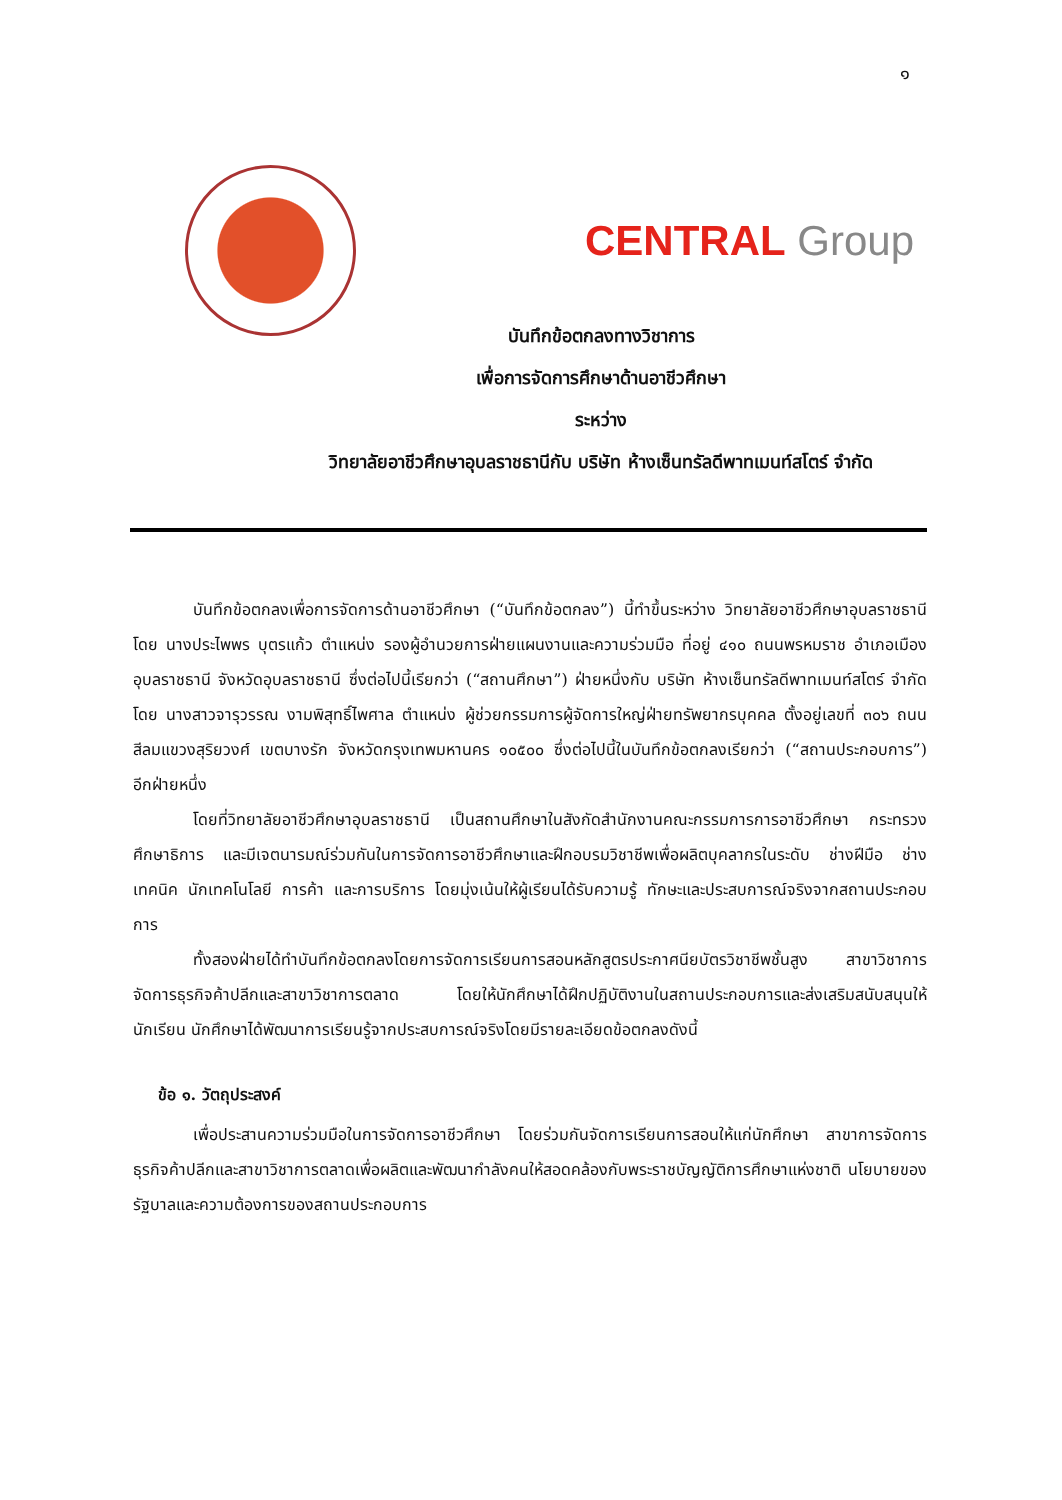๑
CENTRAL Group
บันทึกข้อตกลงทางวิชาการ
เพื่อการจัดการศึกษาด้านอาชีวศึกษา
ระหว่าง
วิทยาลัยอาชีวศึกษาอุบลราชธานีกับ บริษัท ห้างเซ็นทรัลดีพาทเมนท์สโตร์ จำกัด
บันทึกข้อตกลงเพื่อการจัดการด้านอาชีวศึกษา (“บันทึกข้อตกลง”) นี้ทำขึ้นระหว่าง วิทยาลัยอาชีวศึกษาอุบลราชธานี โดย นางประไพพร บุตรแก้ว ตำแหน่ง รองผู้อำนวยการฝ่ายแผนงานและความร่วมมือ ที่อยู่ ๔๑๐ ถนนพรหมราช อำเภอเมืองอุบลราชธานี จังหวัดอุบลราชธานี ซึ่งต่อไปนี้เรียกว่า (“สถานศึกษา”) ฝ่ายหนึ่งกับ บริษัท ห้างเซ็นทรัลดีพาทเมนท์สโตร์ จำกัด โดย นางสาวจารุวรรณ งามพิสุทธิ์ไพศาล ตำแหน่ง ผู้ช่วยกรรมการผู้จัดการใหญ่ฝ่ายทรัพยากรบุคคล ตั้งอยู่เลขที่ ๓๐๖ ถนนสีลมแขวงสุริยวงศ์ เขตบางรัก จังหวัดกรุงเทพมหานคร ๑๐๕๐๐ ซึ่งต่อไปนี้ในบันทึกข้อตกลงเรียกว่า (“สถานประกอบการ”) อีกฝ่ายหนึ่ง
โดยที่วิทยาลัยอาชีวศึกษาอุบลราชธานี เป็นสถานศึกษาในสังกัดสำนักงานคณะกรรมการการอาชีวศึกษา กระทรวงศึกษาธิการ และมีเจตนารมณ์ร่วมกันในการจัดการอาชีวศึกษาและฝึกอบรมวิชาชีพเพื่อผลิตบุคลากรในระดับ ช่างฝีมือ ช่างเทคนิค นักเทคโนโลยี การค้า และการบริการ โดยมุ่งเน้นให้ผู้เรียนได้รับความรู้ ทักษะและประสบการณ์จริงจากสถานประกอบการ
ทั้งสองฝ่ายได้ทำบันทึกข้อตกลงโดยการจัดการเรียนการสอนหลักสูตรประกาศนียบัตรวิชาชีพชั้นสูง สาขาวิชาการจัดการธุรกิจค้าปลีกและสาขาวิชาการตลาด โดยให้นักศึกษาได้ฝึกปฏิบัติงานในสถานประกอบการและส่งเสริมสนับสนุนให้นักเรียน นักศึกษาได้พัฒนาการเรียนรู้จากประสบการณ์จริงโดยมีรายละเอียดข้อตกลงดังนี้
ข้อ ๑. วัตถุประสงค์
เพื่อประสานความร่วมมือในการจัดการอาชีวศึกษา โดยร่วมกันจัดการเรียนการสอนให้แก่นักศึกษา สาขาการจัดการธุรกิจค้าปลีกและสาขาวิชาการตลาดเพื่อผลิตและพัฒนากำลังคนให้สอดคล้องกับพระราชบัญญัติการศึกษาแห่งชาติ นโยบายของรัฐบาลและความต้องการของสถานประกอบการ